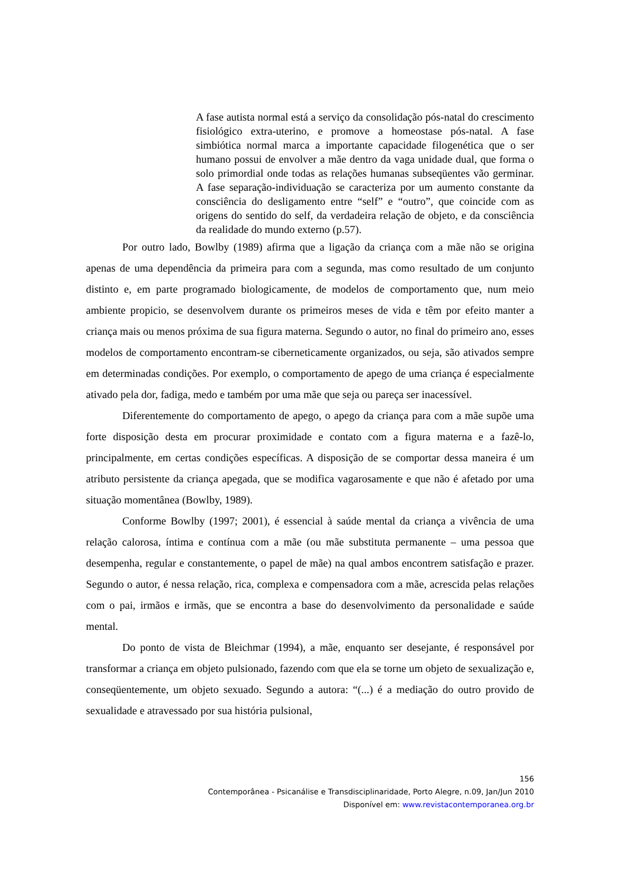A fase autista normal está a serviço da consolidação pós-natal do crescimento fisiológico extra-uterino, e promove a homeostase pós-natal. A fase simbiótica normal marca a importante capacidade filogenética que o ser humano possui de envolver a mãe dentro da vaga unidade dual, que forma o solo primordial onde todas as relações humanas subseqüentes vão germinar. A fase separação-individuação se caracteriza por um aumento constante da consciência do desligamento entre “self” e “outro”, que coincide com as origens do sentido do self, da verdadeira relação de objeto, e da consciência da realidade do mundo externo (p.57).
Por outro lado, Bowlby (1989) afirma que a ligação da criança com a mãe não se origina apenas de uma dependência da primeira para com a segunda, mas como resultado de um conjunto distinto e, em parte programado biologicamente, de modelos de comportamento que, num meio ambiente propicio, se desenvolvem durante os primeiros meses de vida e têm por efeito manter a criança mais ou menos próxima de sua figura materna. Segundo o autor, no final do primeiro ano, esses modelos de comportamento encontram-se ciberneticamente organizados, ou seja, são ativados sempre em determinadas condições. Por exemplo, o comportamento de apego de uma criança é especialmente ativado pela dor, fadiga, medo e também por uma mãe que seja ou pareça ser inacessível.
Diferentemente do comportamento de apego, o apego da criança para com a mãe supõe uma forte disposição desta em procurar proximidade e contato com a figura materna e a fazê-lo, principalmente, em certas condições específicas. A disposição de se comportar dessa maneira é um atributo persistente da criança apegada, que se modifica vagarosamente e que não é afetado por uma situação momentânea (Bowlby, 1989).
Conforme Bowlby (1997; 2001), é essencial à saúde mental da criança a vivência de uma relação calorosa, íntima e contínua com a mãe (ou mãe substituta permanente – uma pessoa que desempenha, regular e constantemente, o papel de mãe) na qual ambos encontrem satisfação e prazer. Segundo o autor, é nessa relação, rica, complexa e compensadora com a mãe, acrescida pelas relações com o pai, irmãos e irmãs, que se encontra a base do desenvolvimento da personalidade e saúde mental.
Do ponto de vista de Bleichmar (1994), a mãe, enquanto ser desejante, é responsável por transformar a criança em objeto pulsionado, fazendo com que ela se torne um objeto de sexualização e, conseqüentemente, um objeto sexuado. Segundo a autora: “(...) é a mediação do outro provido de sexualidade e atravessado por sua história pulsional,
156
Contemporânea - Psicanálise e Transdisciplinaridade, Porto Alegre, n.09, Jan/Jun 2010
Disponível em: www.revistacontemporanea.org.br